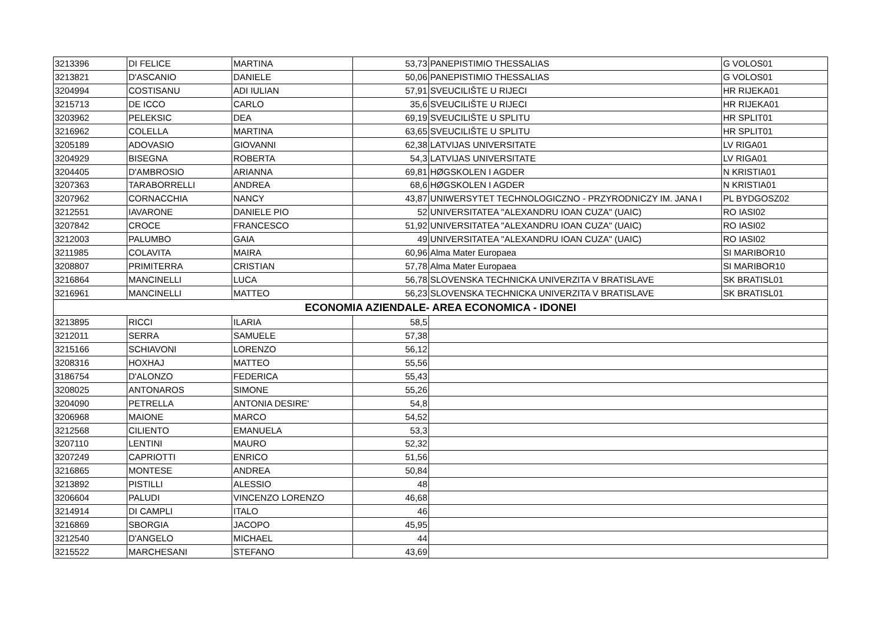| 3213396 | DI FELICE | MARTINA | 53,73 | PANEPISTIMIO THESSALIAS | G VOLOS01 |
| 3213821 | D'ASCANIO | DANIELE | 50,06 | PANEPISTIMIO THESSALIAS | G VOLOS01 |
| 3204994 | COSTISANU | ADI IULIAN | 57,91 | SVEUCILIŠTE U RIJECI | HR RIJEKA01 |
| 3215713 | DE ICCO | CARLO | 35,6 | SVEUCILIŠTE U RIJECI | HR RIJEKA01 |
| 3203962 | PELEKSIC | DEA | 69,19 | SVEUCILIŠTE U SPLITU | HR SPLIT01 |
| 3216962 | COLELLA | MARTINA | 63,65 | SVEUCILIŠTE U SPLITU | HR SPLIT01 |
| 3205189 | ADOVASIO | GIOVANNI | 62,38 | LATVIJAS UNIVERSITATE | LV RIGA01 |
| 3204929 | BISEGNA | ROBERTA | 54,3 | LATVIJAS UNIVERSITATE | LV RIGA01 |
| 3204405 | D'AMBROSIO | ARIANNA | 69,81 | HØGSKOLEN I AGDER | N KRISTIA01 |
| 3207363 | TARABORRELLI | ANDREA | 68,6 | HØGSKOLEN I AGDER | N KRISTIA01 |
| 3207962 | CORNACCHIA | NANCY | 43,87 | UNIWERSYTET TECHNOLOGICZNO - PRZYRODNICZY IM. JANA I | PL BYDGOSZ02 |
| 3212551 | IAVARONE | DANIELE PIO | 52 | UNIVERSITATEA "ALEXANDRU IOAN CUZA" (UAIC) | RO IASI02 |
| 3207842 | CROCE | FRANCESCO | 51,92 | UNIVERSITATEA "ALEXANDRU IOAN CUZA" (UAIC) | RO IASI02 |
| 3212003 | PALUMBO | GAIA | 49 | UNIVERSITATEA "ALEXANDRU IOAN CUZA" (UAIC) | RO IASI02 |
| 3211985 | COLAVITA | MAIRA | 60,96 | Alma Mater Europaea | SI MARIBOR10 |
| 3208807 | PRIMITERRA | CRISTIAN | 57,78 | Alma Mater Europaea | SI MARIBOR10 |
| 3216864 | MANCINELLI | LUCA | 56,78 | SLOVENSKA TECHNICKA UNIVERZITA V BRATISLAVE | SK BRATISL01 |
| 3216961 | MANCINELLI | MATTEO | 56,23 | SLOVENSKA TECHNICKA UNIVERZITA V BRATISLAVE | SK BRATISL01 |
| ECONOMIA AZIENDALE- AREA ECONOMICA - IDONEI | | | | | |
| 3213895 | RICCI | ILARIA | 58,5 | | |
| 3212011 | SERRA | SAMUELE | 57,38 | | |
| 3215166 | SCHIAVONI | LORENZO | 56,12 | | |
| 3208316 | HOXHAJ | MATTEO | 55,56 | | |
| 3186754 | D'ALONZO | FEDERICA | 55,43 | | |
| 3208025 | ANTONAROS | SIMONE | 55,26 | | |
| 3204090 | PETRELLA | ANTONIA DESIRE' | 54,8 | | |
| 3206968 | MAIONE | MARCO | 54,52 | | |
| 3212568 | CILIENTO | EMANUELA | 53,3 | | |
| 3207110 | LENTINI | MAURO | 52,32 | | |
| 3207249 | CAPRIOTTI | ENRICO | 51,56 | | |
| 3216865 | MONTESE | ANDREA | 50,84 | | |
| 3213892 | PISTILLI | ALESSIO | 48 | | |
| 3206604 | PALUDI | VINCENZO LORENZO | 46,68 | | |
| 3214914 | DI CAMPLI | ITALO | 46 | | |
| 3216869 | SBORGIA | JACOPO | 45,95 | | |
| 3212540 | D'ANGELO | MICHAEL | 44 | | |
| 3215522 | MARCHESANI | STEFANO | 43,69 | | |